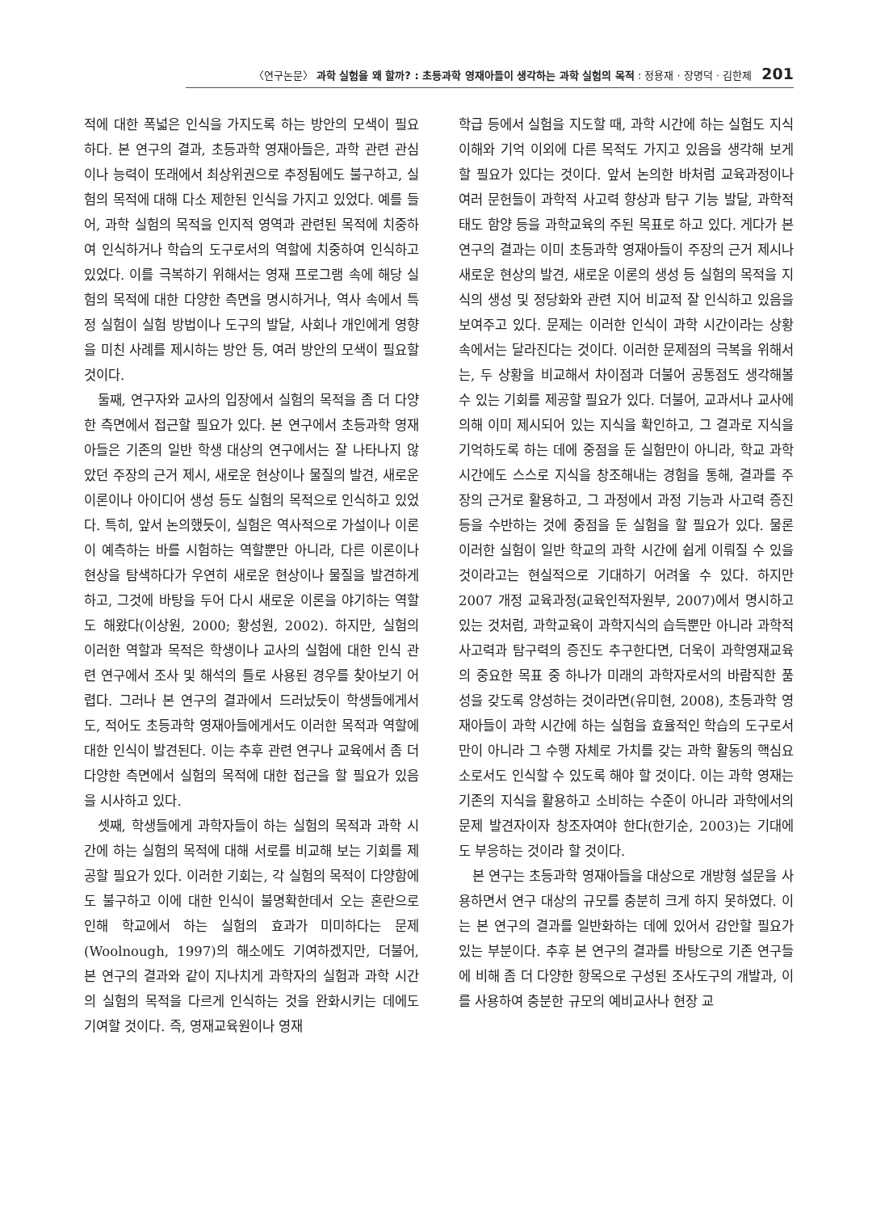〈연구논문〉 과학 실험을 왜 할까? : 초등과학 영재아들이 생각하는 과학 실험의 목적 : 정용재 · 장명덕 · 김한제 201
적에 대한 폭넓은 인식을 가지도록 하는 방안의 모색이 필요하다. 본 연구의 결과, 초등과학 영재아들은, 과학 관련 관심이나 능력이 또래에서 최상위권으로 추정됨에도 불구하고, 실험의 목적에 대해 다소 제한된 인식을 가지고 있었다. 예를 들어, 과학 실험의 목적을 인지적 영역과 관련된 목적에 치중하여 인식하거나 학습의 도구로서의 역할에 치중하여 인식하고 있었다. 이를 극복하기 위해서는 영재 프로그램 속에 해당 실험의 목적에 대한 다양한 측면을 명시하거나, 역사 속에서 특정 실험이 실험 방법이나 도구의 발달, 사회나 개인에게 영향을 미친 사례를 제시하는 방안 등, 여러 방안의 모색이 필요할 것이다.
둘째, 연구자와 교사의 입장에서 실험의 목적을 좀 더 다양한 측면에서 접근할 필요가 있다. 본 연구에서 초등과학 영재아들은 기존의 일반 학생 대상의 연구에서는 잘 나타나지 않았던 주장의 근거 제시, 새로운 현상이나 물질의 발견, 새로운 이론이나 아이디어 생성 등도 실험의 목적으로 인식하고 있었다. 특히, 앞서 논의했듯이, 실험은 역사적으로 가설이나 이론이 예측하는 바를 시험하는 역할뿐만 아니라, 다른 이론이나 현상을 탐색하다가 우연히 새로운 현상이나 물질을 발견하게 하고, 그것에 바탕을 두어 다시 새로운 이론을 야기하는 역할도 해왔다(이상원, 2000; 황성원, 2002). 하지만, 실험의 이러한 역할과 목적은 학생이나 교사의 실험에 대한 인식 관련 연구에서 조사 및 해석의 틀로 사용된 경우를 찾아보기 어렵다. 그러나 본 연구의 결과에서 드러났듯이 학생들에게서도, 적어도 초등과학 영재아들에게서도 이러한 목적과 역할에 대한 인식이 발견된다. 이는 추후 관련 연구나 교육에서 좀 더 다양한 측면에서 실험의 목적에 대한 접근을 할 필요가 있음을 시사하고 있다.
셋째, 학생들에게 과학자들이 하는 실험의 목적과 과학 시간에 하는 실험의 목적에 대해 서로를 비교해 보는 기회를 제공할 필요가 있다. 이러한 기회는, 각 실험의 목적이 다양함에도 불구하고 이에 대한 인식이 불명확한데서 오는 혼란으로 인해 학교에서 하는 실험의 효과가 미미하다는 문제(Woolnough, 1997)의 해소에도 기여하겠지만, 더불어, 본 연구의 결과와 같이 지나치게 과학자의 실험과 과학 시간의 실험의 목적을 다르게 인식하는 것을 완화시키는 데에도 기여할 것이다. 즉, 영재교육원이나 영재
학급 등에서 실험을 지도할 때, 과학 시간에 하는 실험도 지식 이해와 기억 이외에 다른 목적도 가지고 있음을 생각해 보게 할 필요가 있다는 것이다. 앞서 논의한 바처럼 교육과정이나 여러 문헌들이 과학적 사고력 향상과 탐구 기능 발달, 과학적 태도 함양 등을 과학교육의 주된 목표로 하고 있다. 게다가 본 연구의 결과는 이미 초등과학 영재아들이 주장의 근거 제시나 새로운 현상의 발견, 새로운 이론의 생성 등 실험의 목적을 지식의 생성 및 정당화와 관련 지어 비교적 잘 인식하고 있음을 보여주고 있다. 문제는 이러한 인식이 과학 시간이라는 상황 속에서는 달라진다는 것이다. 이러한 문제점의 극복을 위해서는, 두 상황을 비교해서 차이점과 더불어 공통점도 생각해볼 수 있는 기회를 제공할 필요가 있다. 더불어, 교과서나 교사에 의해 이미 제시되어 있는 지식을 확인하고, 그 결과로 지식을 기억하도록 하는 데에 중점을 둔 실험만이 아니라, 학교 과학 시간에도 스스로 지식을 창조해내는 경험을 통해, 결과를 주장의 근거로 활용하고, 그 과정에서 과정 기능과 사고력 증진 등을 수반하는 것에 중점을 둔 실험을 할 필요가 있다. 물론 이러한 실험이 일반 학교의 과학 시간에 쉽게 이뤄질 수 있을 것이라고는 현실적으로 기대하기 어려울 수 있다. 하지만 2007 개정 교육과정(교육인적자원부, 2007)에서 명시하고 있는 것처럼, 과학교육이 과학지식의 습득뿐만 아니라 과학적 사고력과 탐구력의 증진도 추구한다면, 더욱이 과학영재교육의 중요한 목표 중 하나가 미래의 과학자로서의 바람직한 품성을 갖도록 양성하는 것이라면(유미현, 2008), 초등과학 영재아들이 과학 시간에 하는 실험을 효율적인 학습의 도구로서만이 아니라 그 수행 자체로 가치를 갖는 과학 활동의 핵심요소로서도 인식할 수 있도록 해야 할 것이다. 이는 과학 영재는 기존의 지식을 활용하고 소비하는 수준이 아니라 과학에서의 문제 발견자이자 창조자여야 한다(한기순, 2003)는 기대에도 부응하는 것이라 할 것이다.
본 연구는 초등과학 영재아들을 대상으로 개방형 설문을 사용하면서 연구 대상의 규모를 충분히 크게 하지 못하였다. 이는 본 연구의 결과를 일반화하는 데에 있어서 감안할 필요가 있는 부분이다. 추후 본 연구의 결과를 바탕으로 기존 연구들에 비해 좀 더 다양한 항목으로 구성된 조사도구의 개발과, 이를 사용하여 충분한 규모의 예비교사나 현장 교